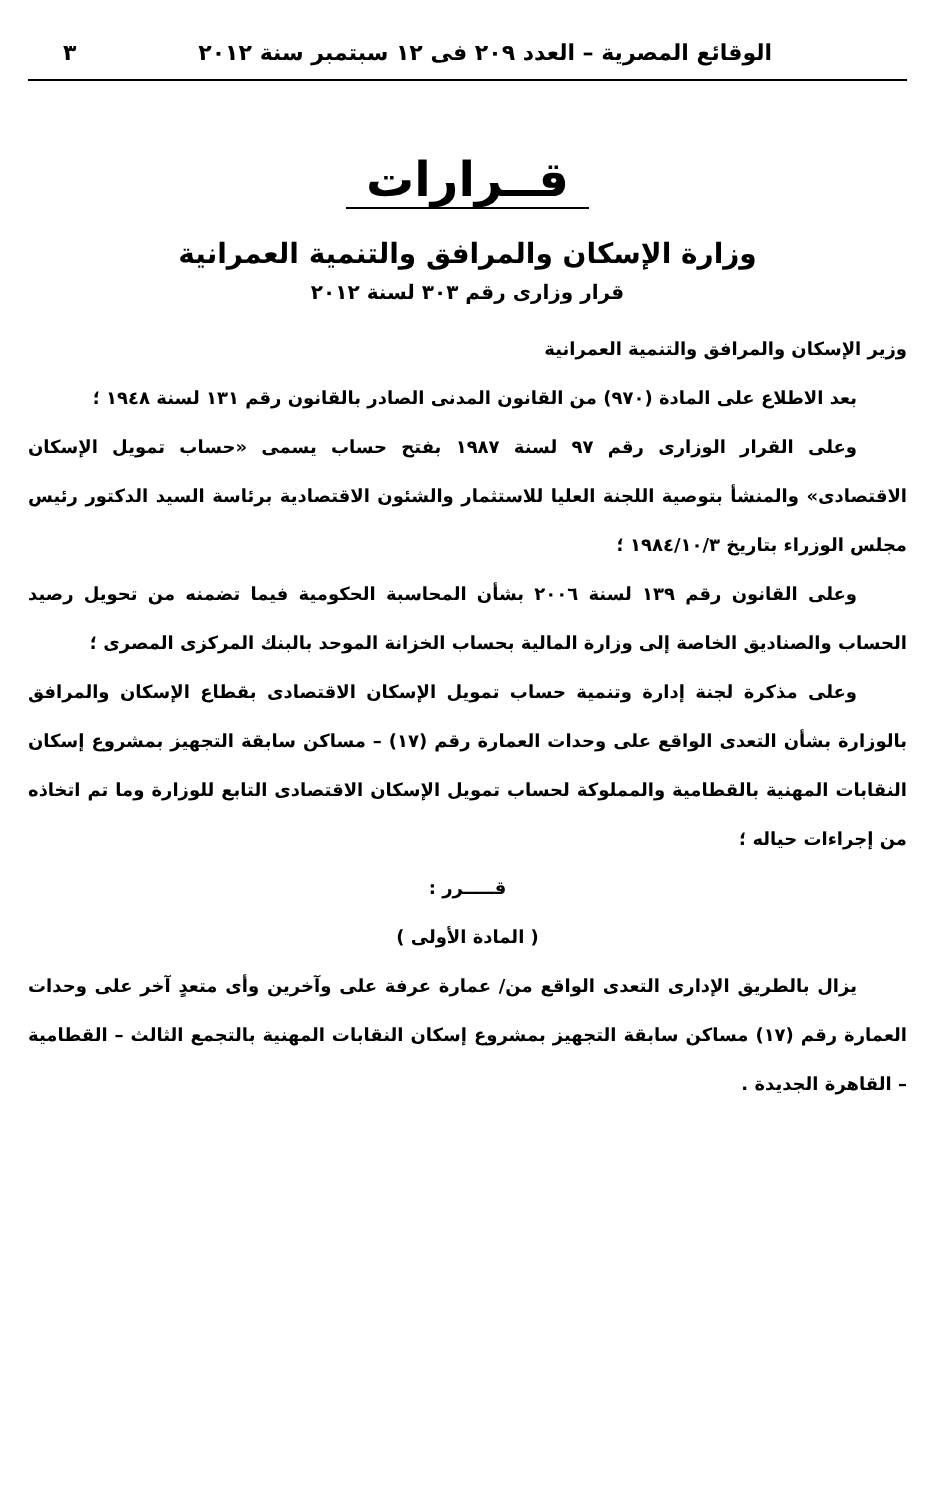الوقائع المصرية – العدد ٢٠٩ فى ١٢ سبتمبر سنة ٢٠١٢ ٣
قــرارات
وزارة الإسكان والمرافق والتنمية العمرانية
قرار وزارى رقم ٣٠٣ لسنة ٢٠١٢
وزير الإسكان والمرافق والتنمية العمرانية
بعد الاطلاع على المادة (٩٧٠) من القانون المدنى الصادر بالقانون رقم ١٣١ لسنة ١٩٤٨ ؛
وعلى القرار الوزارى رقم ٩٧ لسنة ١٩٨٧ بفتح حساب يسمى «حساب تمويل الإسكان الاقتصادى» والمنشأ بتوصية اللجنة العليا للاستثمار والشئون الاقتصادية برئاسة السيد الدكتور رئيس مجلس الوزراء بتاريخ ١٩٨٤/١٠/٣ ؛
وعلى القانون رقم ١٣٩ لسنة ٢٠٠٦ بشأن المحاسبة الحكومية فيما تضمنه من تحويل رصيد الحساب والصناديق الخاصة إلى وزارة المالية بحساب الخزانة الموحد بالبنك المركزى المصرى ؛
وعلى مذكرة لجنة إدارة وتنمية حساب تمويل الإسكان الاقتصادى بقطاع الإسكان والمرافق بالوزارة بشأن التعدى الواقع على وحدات العمارة رقم (١٧) – مساكن سابقة التجهيز بمشروع إسكان النقابات المهنية بالقطامية والمملوكة لحساب تمويل الإسكان الاقتصادى التابع للوزارة وما تم اتخاذه من إجراءات حياله ؛
قـــــرر :
( المادة الأولى )
يزال بالطريق الإدارى التعدى الواقع من/ عمارة عرفة على وآخرين وأى متعدٍ آخر على وحدات العمارة رقم (١٧) مساكن سابقة التجهيز بمشروع إسكان النقابات المهنية بالتجمع الثالث – القطامية – القاهرة الجديدة .